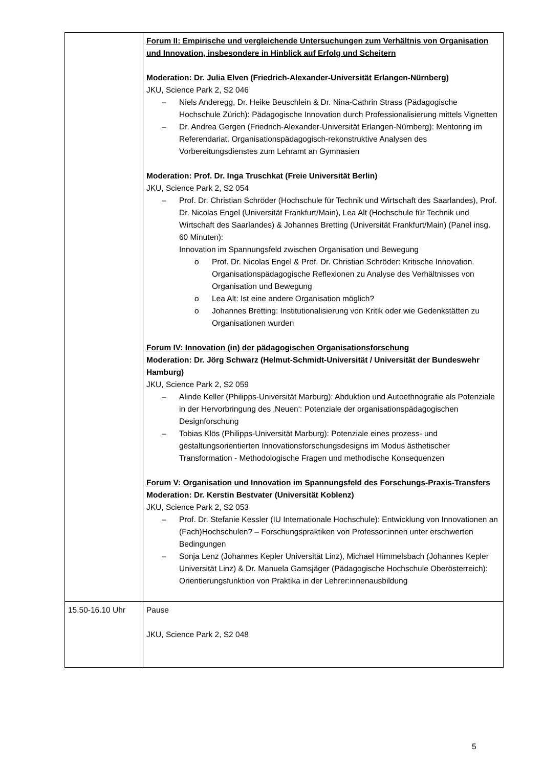| | Forum II: Empirische und vergleichende Untersuchungen zum Verhältnis von Organisation und Innovation, insbesondere in Hinblick auf Erfolg und Scheitern Moderation: Dr. Julia Elven (Friedrich-Alexander-Universität Erlangen-Nürnberg) JKU, Science Park 2, S2 046 – Niels Anderegg, Dr. Heike Beuschlein & Dr. Nina-Cathrin Strass (Pädagogische Hochschule Zürich): Pädagogische Innovation durch Professionalisierung mittels Vignetten – Dr. Andrea Gergen (Friedrich-Alexander-Universität Erlangen-Nürnberg): Mentoring im Referendariat. Organisationspädagogisch-rekonstruktive Analysen des Vorbereitungsdienstes zum Lehramt an Gymnasien Moderation: Prof. Dr. Inga Truschkat (Freie Universität Berlin) JKU, Science Park 2, S2 054 – Prof. Dr. Christian Schröder (Hochschule für Technik und Wirtschaft des Saarlandes), Prof. Dr. Nicolas Engel (Universität Frankfurt/Main), Lea Alt (Hochschule für Technik und Wirtschaft des Saarlandes) & Johannes Bretting (Universität Frankfurt/Main) (Panel insg. 60 Minuten): Innovation im Spannungsfeld zwischen Organisation und Bewegung o Prof. Dr. Nicolas Engel & Prof. Dr. Christian Schröder: Kritische Innovation. Organisationspädagogische Reflexionen zu Analyse des Verhältnisses von Organisation und Bewegung o Lea Alt: Ist eine andere Organisation möglich? o Johannes Bretting: Institutionalisierung von Kritik oder wie Gedenkstätten zu Organisationen wurden Forum IV: Innovation (in) der pädagogischen Organisationsforschung Moderation: Dr. Jörg Schwarz (Helmut-Schmidt-Universität / Universität der Bundeswehr Hamburg) JKU, Science Park 2, S2 059 – Alinde Keller (Philipps-Universität Marburg): Abduktion und Autoethnografie als Potenziale in der Hervorbringung des ‚Neuen‘: Potenziale der organisationspädagogischen Designforschung – Tobias Klös (Philipps-Universität Marburg): Potenziale eines prozess- und gestaltungsorientierten Innovationsforschungsdesigns im Modus ästhetischer Transformation - Methodologische Fragen und methodische Konsequenzen Forum V: Organisation und Innovation im Spannungsfeld des Forschungs-Praxis-Transfers Moderation: Dr. Kerstin Bestvater (Universität Koblenz) JKU, Science Park 2, S2 053 – Prof. Dr. Stefanie Kessler (IU Internationale Hochschule): Entwicklung von Innovationen an (Fach)Hochschulen? – Forschungspraktiken von Professor:innen unter erschwerten Bedingungen – Sonja Lenz (Johannes Kepler Universität Linz), Michael Himmelsbach (Johannes Kepler Universität Linz) & Dr. Manuela Gamsjäger (Pädagogische Hochschule Oberösterreich): Orientierungsfunktion von Praktika in der Lehrer:innenausbildung |
| 15.50-16.10 Uhr | Pause JKU, Science Park 2, S2 048 |
5